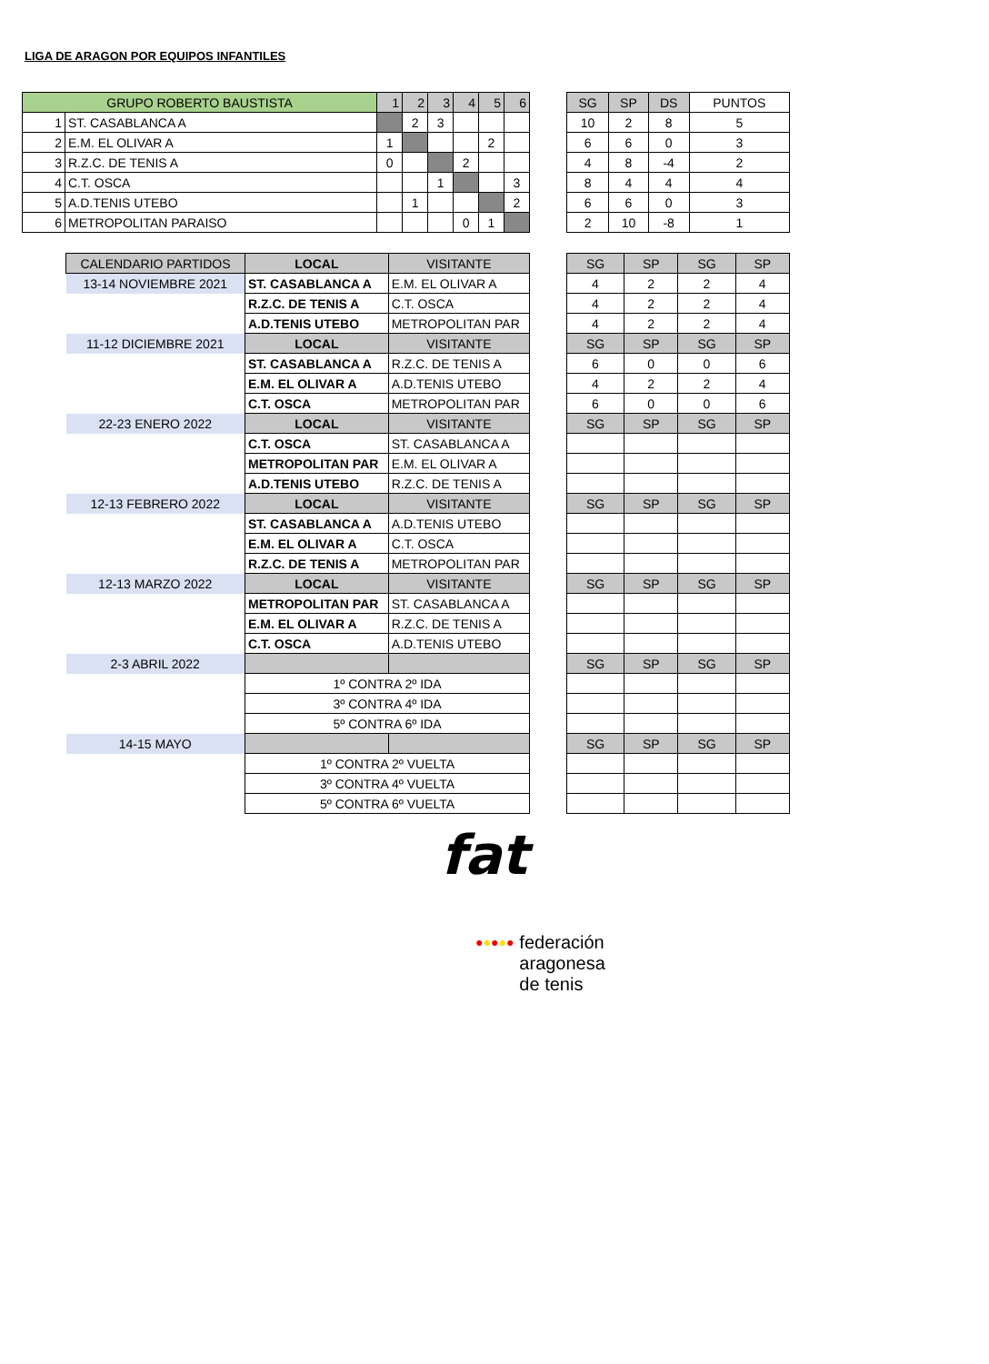LIGA DE ARAGON POR EQUIPOS INFANTILES
| GRUPO ROBERTO BAUSTISTA | | 1 | 2 | 3 | 4 | 5 | 6 |
| --- | --- | --- | --- | --- | --- | --- | --- |
| 1 | ST. CASABLANCA A | | 2 | 3 | | | |
| 2 | E.M. EL OLIVAR A | 1 | | | | 2 | |
| 3 | R.Z.C. DE TENIS A | 0 | | | 2 | | |
| 4 | C.T. OSCA | | | 1 | | | 3 |
| 5 | A.D.TENIS UTEBO | | 1 | | | | 2 |
| 6 | METROPOLITAN PARAISO | | | | 0 | 1 | |
| SG | SP | DS | PUNTOS |
| --- | --- | --- | --- |
| 10 | 2 | 8 | 5 |
| 6 | 6 | 0 | 3 |
| 4 | 8 | -4 | 2 |
| 8 | 4 | 4 | 4 |
| 6 | 6 | 0 | 3 |
| 2 | 10 | -8 | 1 |
| CALENDARIO PARTIDOS | LOCAL | VISITANTE |
| --- | --- | --- |
| 13-14 NOVIEMBRE 2021 | ST. CASABLANCA A | E.M. EL OLIVAR A |
| | R.Z.C. DE TENIS A | C.T. OSCA |
| | A.D.TENIS UTEBO | METROPOLITAN PAR |
| 11-12 DICIEMBRE 2021 | LOCAL | VISITANTE |
| | ST. CASABLANCA A | R.Z.C. DE TENIS A |
| | E.M. EL OLIVAR A | A.D.TENIS UTEBO |
| | C.T. OSCA | METROPOLITAN PAR |
| 22-23 ENERO 2022 | LOCAL | VISITANTE |
| | C.T. OSCA | ST. CASABLANCA A |
| | METROPOLITAN PAR | E.M. EL OLIVAR A |
| | A.D.TENIS UTEBO | R.Z.C. DE TENIS A |
| 12-13 FEBRERO 2022 | LOCAL | VISITANTE |
| | ST. CASABLANCA A | A.D.TENIS UTEBO |
| | E.M. EL OLIVAR A | C.T. OSCA |
| | R.Z.C. DE TENIS A | METROPOLITAN PAR |
| 12-13 MARZO 2022 | LOCAL | VISITANTE |
| | METROPOLITAN PAR | ST. CASABLANCA A |
| | E.M. EL OLIVAR A | R.Z.C. DE TENIS A |
| | C.T. OSCA | A.D.TENIS UTEBO |
| 2-3 ABRIL 2022 | | |
| | 1º CONTRA 2º IDA | |
| | 3º CONTRA 4º IDA | |
| | 5º CONTRA 6º IDA | |
| 14-15 MAYO | | |
| | 1º CONTRA 2º VUELTA | |
| | 3º CONTRA 4º VUELTA | |
| | 5º CONTRA 6º VUELTA | |
| SG | SP | SG | SP |
| --- | --- | --- | --- |
| 4 | 2 | 2 | 4 |
| 4 | 2 | 2 | 4 |
| 4 | 2 | 2 | 4 |
| SG | SP | SG | SP |
| 6 | 0 | 0 | 6 |
| 4 | 2 | 2 | 4 |
| 6 | 0 | 0 | 6 |
| SG | SP | SG | SP |
| SG | SP | SG | SP |
| SG | SP | SG | SP |
| SG | SP | SG | SP |
| SG | SP | SG | SP |
fat
●●●●● federación
aragonesa
de tenis